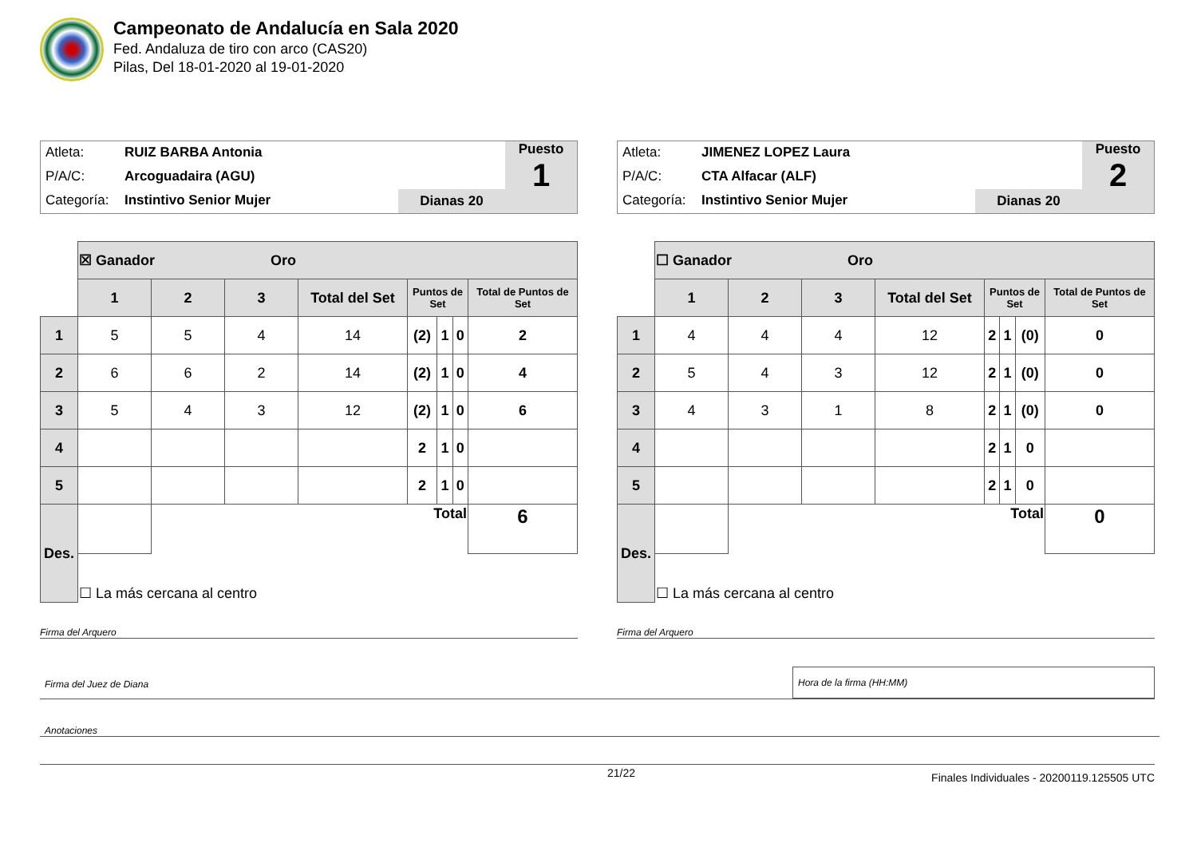Campeonato de Andalucía en Sala 2020
Fed. Andaluza de tiro con arco (CAS20)
Pilas, Del 18-01-2020 al 19-01-2020
Atleta: RUIZ BARBA Antonia
P/A/C: Arcoguadaira (AGU)
Categoría: Instintivo Senior Mujer
Dianas 20
Puesto
1
| | ☒ Ganador Oro | | | | | | | |
| | 1 | 2 | 3 | Total del Set | Puntos de Set | | | Total de Puntos de Set |
| 1 | 5 | 5 | 4 | 14 | (2) | 1 | 0 | 2 |
| 2 | 6 | 6 | 2 | 14 | (2) | 1 | 0 | 4 |
| 3 | 5 | 4 | 3 | 12 | (2) | 1 | 0 | 6 |
| 4 | | | | | 2 | 1 | 0 | |
| 5 | | | | | 2 | 1 | 0 | |
| Des. | | Total | | | | | | 6 |
| | ☐ La más cercana al centro | | | | | | | |
Firma del Arquero
Atleta: JIMENEZ LOPEZ Laura
P/A/C: CTA Alfacar (ALF)
Categoría: Instintivo Senior Mujer
Dianas 20
Puesto
2
| | ☐ Ganador Oro | | | | | | | |
| | 1 | 2 | 3 | Total del Set | Puntos de Set | | | Total de Puntos de Set |
| 1 | 4 | 4 | 4 | 12 | 2 | 1 | (0) | 0 |
| 2 | 5 | 4 | 3 | 12 | 2 | 1 | (0) | 0 |
| 3 | 4 | 3 | 1 | 8 | 2 | 1 | (0) | 0 |
| 4 | | | | | 2 | 1 | 0 | |
| 5 | | | | | 2 | 1 | 0 | |
| Des. | | Total | | | | | | 0 |
| | ☐ La más cercana al centro | | | | | | | |
Firma del Arquero
Firma del Juez de Diana
Hora de la firma (HH:MM)
Anotaciones
21/22 Finales Individuales - 20200119.125505 UTC